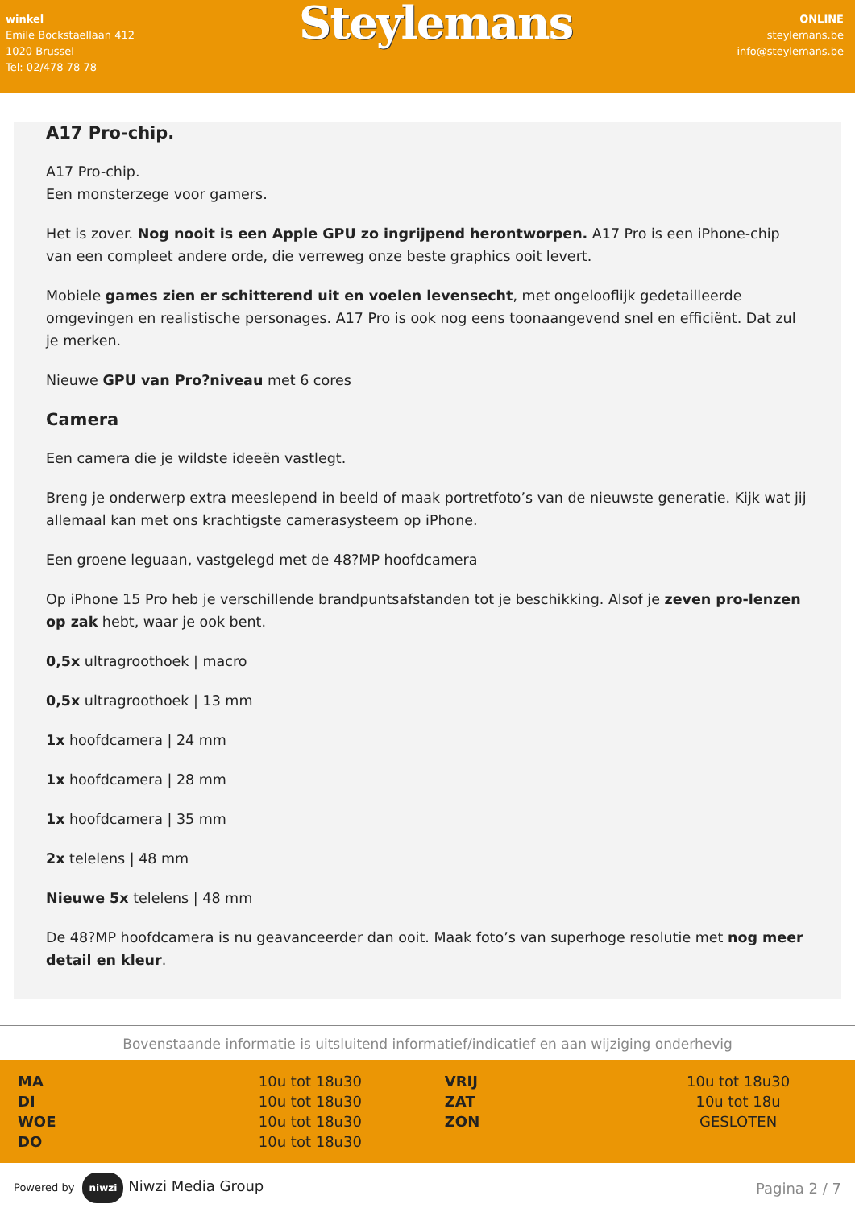winkel
Emile Bockstaellaan 412
1020 Brussel
Tel: 02/478 78 78
Steylemans
ONLINE
steylemans.be
info@steylemans.be
A17 Pro-chip.
A17 Pro-chip.
Een monsterzege voor gamers.
Het is zover. Nog nooit is een Apple GPU zo ingrijpend herontworpen. A17 Pro is een iPhone-chip van een compleet andere orde, die verreweg onze beste graphics ooit levert.
Mobiele games zien er schitterend uit en voelen levensecht, met ongelooflijk gedetailleerde omgevingen en realistische personages. A17 Pro is ook nog eens toonaangevend snel en efficiënt. Dat zul je merken.
Nieuwe GPU van Pro?niveau met 6 cores
Camera
Een camera die je wildste ideeën vastlegt.
Breng je onderwerp extra meeslepend in beeld of maak portretfoto’s van de nieuwste generatie. Kijk wat jij allemaal kan met ons krachtigste camerasysteem op iPhone.
Een groene leguaan, vastgelegd met de 48?MP hoofdcamera
Op iPhone 15 Pro heb je verschillende brandpuntsafstanden tot je beschikking. Alsof je zeven pro-lenzen op zak hebt, waar je ook bent.
0,5x ultragroothoek | macro
0,5x ultragroothoek | 13 mm
1x hoofdcamera | 24 mm
1x hoofdcamera | 28 mm
1x hoofdcamera | 35 mm
2x telelens | 48 mm
Nieuwe 5x telelens | 48 mm
De 48?MP hoofdcamera is nu geavanceerder dan ooit. Maak foto’s van superhoge resolutie met nog meer detail en kleur.
Bovenstaande informatie is uitsluitend informatief/indicatief en aan wijziging onderhevig
| MA | 10u tot 18u30 | | VRIJ | 10u tot 18u30 |
| DI | 10u tot 18u30 | | ZAT | 10u tot 18u |
| WOE | 10u tot 18u30 | | ZON | GESLOTEN |
| DO | 10u tot 18u30 | | | |
Powered by niwzi Niwzi Media Group
Pagina 2 / 7